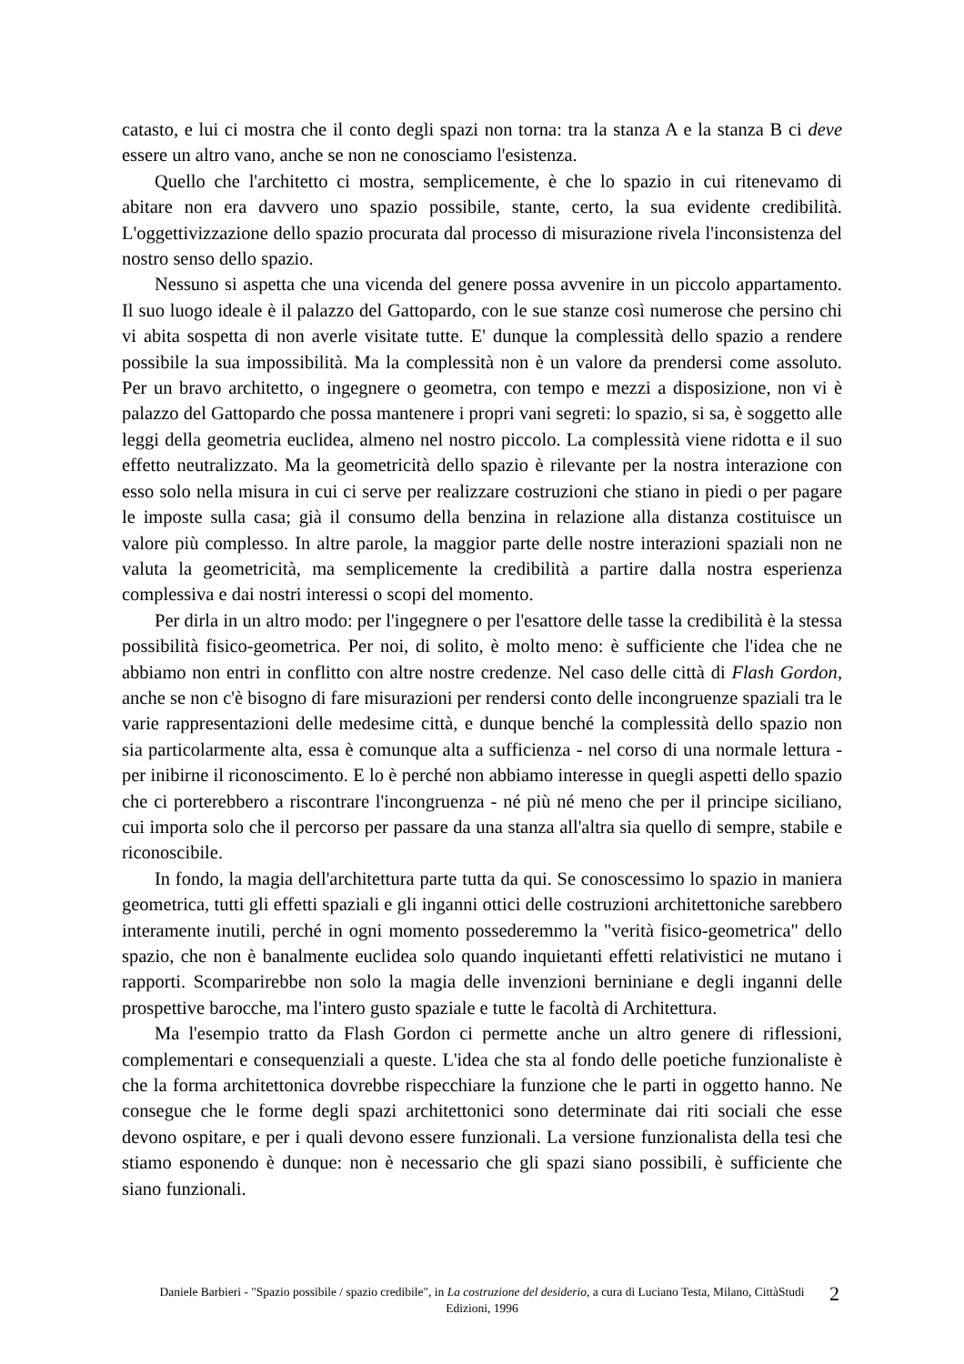catasto, e lui ci mostra che il conto degli spazi non torna: tra la stanza A e la stanza B ci deve essere un altro vano, anche se non ne conosciamo l'esistenza.
Quello che l'architetto ci mostra, semplicemente, è che lo spazio in cui ritenevamo di abitare non era davvero uno spazio possibile, stante, certo, la sua evidente credibilità. L'oggettivizzazione dello spazio procurata dal processo di misurazione rivela l'inconsistenza del nostro senso dello spazio.
Nessuno si aspetta che una vicenda del genere possa avvenire in un piccolo appartamento. Il suo luogo ideale è il palazzo del Gattopardo, con le sue stanze così numerose che persino chi vi abita sospetta di non averle visitate tutte. E' dunque la complessità dello spazio a rendere possibile la sua impossibilità. Ma la complessità non è un valore da prendersi come assoluto. Per un bravo architetto, o ingegnere o geometra, con tempo e mezzi a disposizione, non vi è palazzo del Gattopardo che possa mantenere i propri vani segreti: lo spazio, si sa, è soggetto alle leggi della geometria euclidea, almeno nel nostro piccolo. La complessità viene ridotta e il suo effetto neutralizzato. Ma la geometricità dello spazio è rilevante per la nostra interazione con esso solo nella misura in cui ci serve per realizzare costruzioni che stiano in piedi o per pagare le imposte sulla casa; già il consumo della benzina in relazione alla distanza costituisce un valore più complesso. In altre parole, la maggior parte delle nostre interazioni spaziali non ne valuta la geometricità, ma semplicemente la credibilità a partire dalla nostra esperienza complessiva e dai nostri interessi o scopi del momento.
Per dirla in un altro modo: per l'ingegnere o per l'esattore delle tasse la credibilità è la stessa possibilità fisico-geometrica. Per noi, di solito, è molto meno: è sufficiente che l'idea che ne abbiamo non entri in conflitto con altre nostre credenze. Nel caso delle città di Flash Gordon, anche se non c'è bisogno di fare misurazioni per rendersi conto delle incongruenze spaziali tra le varie rappresentazioni delle medesime città, e dunque benché la complessità dello spazio non sia particolarmente alta, essa è comunque alta a sufficienza - nel corso di una normale lettura - per inibirne il riconoscimento. E lo è perché non abbiamo interesse in quegli aspetti dello spazio che ci porterebbero a riscontrare l'incongruenza - né più né meno che per il principe siciliano, cui importa solo che il percorso per passare da una stanza all'altra sia quello di sempre, stabile e riconoscibile.
In fondo, la magia dell'architettura parte tutta da qui. Se conoscessimo lo spazio in maniera geometrica, tutti gli effetti spaziali e gli inganni ottici delle costruzioni architettoniche sarebbero interamente inutili, perché in ogni momento possederemmo la "verità fisico-geometrica" dello spazio, che non è banalmente euclidea solo quando inquietanti effetti relativistici ne mutano i rapporti. Scomparirebbe non solo la magia delle invenzioni berniniane e degli inganni delle prospettive barocche, ma l'intero gusto spaziale e tutte le facoltà di Architettura.
Ma l'esempio tratto da Flash Gordon ci permette anche un altro genere di riflessioni, complementari e consequenziali a queste. L'idea che sta al fondo delle poetiche funzionaliste è che la forma architettonica dovrebbe rispecchiare la funzione che le parti in oggetto hanno. Ne consegue che le forme degli spazi architettonici sono determinate dai riti sociali che esse devono ospitare, e per i quali devono essere funzionali. La versione funzionalista della tesi che stiamo esponendo è dunque: non è necessario che gli spazi siano possibili, è sufficiente che siano funzionali.
Daniele Barbieri - "Spazio possibile / spazio credibile", in La costruzione del desiderio, a cura di Luciano Testa, Milano, CittàStudi Edizioni, 1996
2